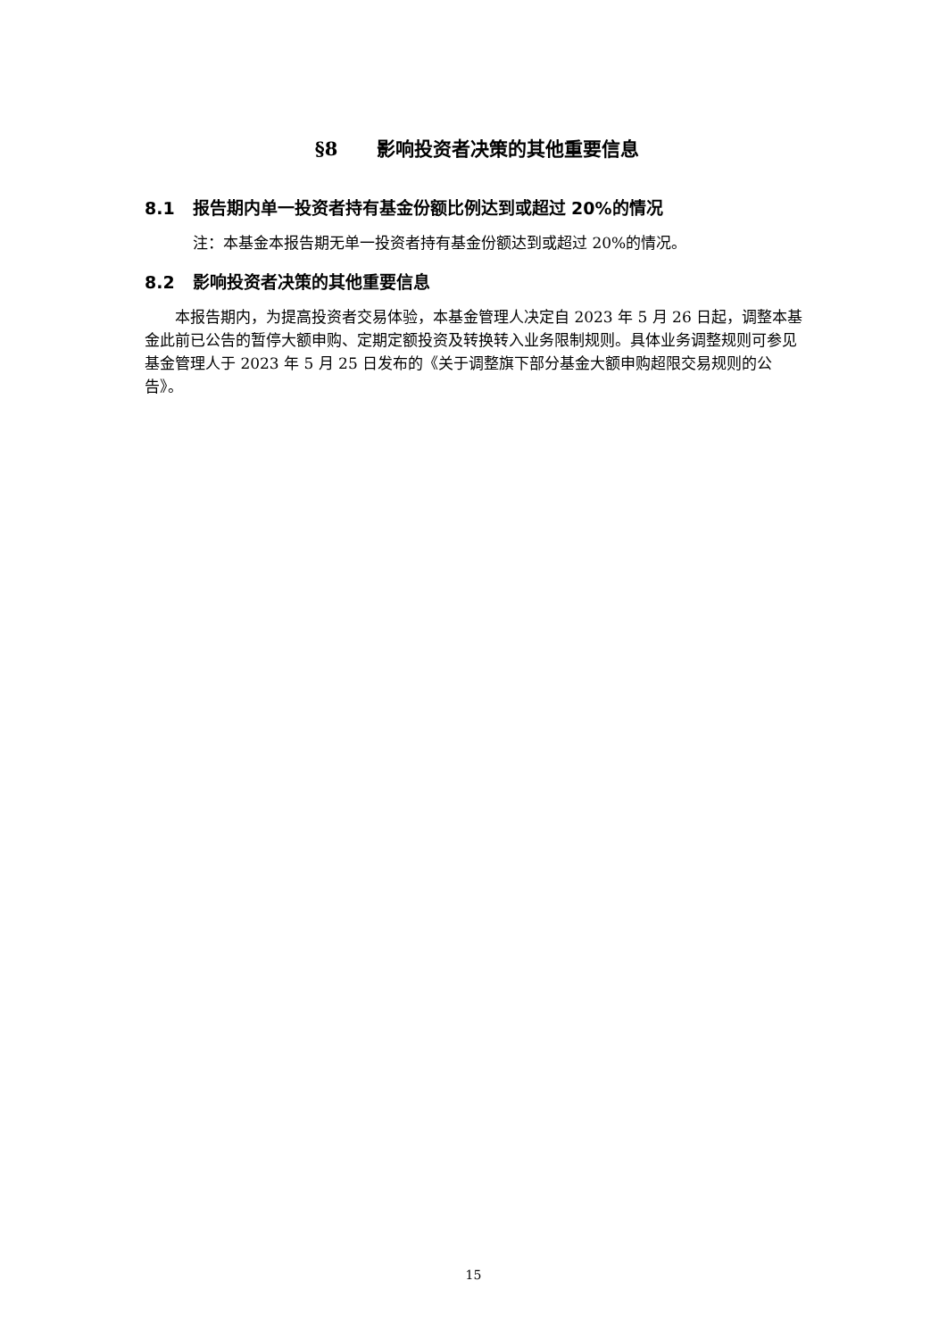§8 影响投资者决策的其他重要信息
8.1 报告期内单一投资者持有基金份额比例达到或超过 20%的情况
注：本基金本报告期无单一投资者持有基金份额达到或超过 20%的情况。
8.2 影响投资者决策的其他重要信息
本报告期内，为提高投资者交易体验，本基金管理人决定自 2023 年 5 月 26 日起，调整本基金此前已公告的暂停大额申购、定期定额投资及转换转入业务限制规则。具体业务调整规则可参见基金管理人于 2023 年 5 月 25 日发布的《关于调整旗下部分基金大额申购超限交易规则的公告》。
15